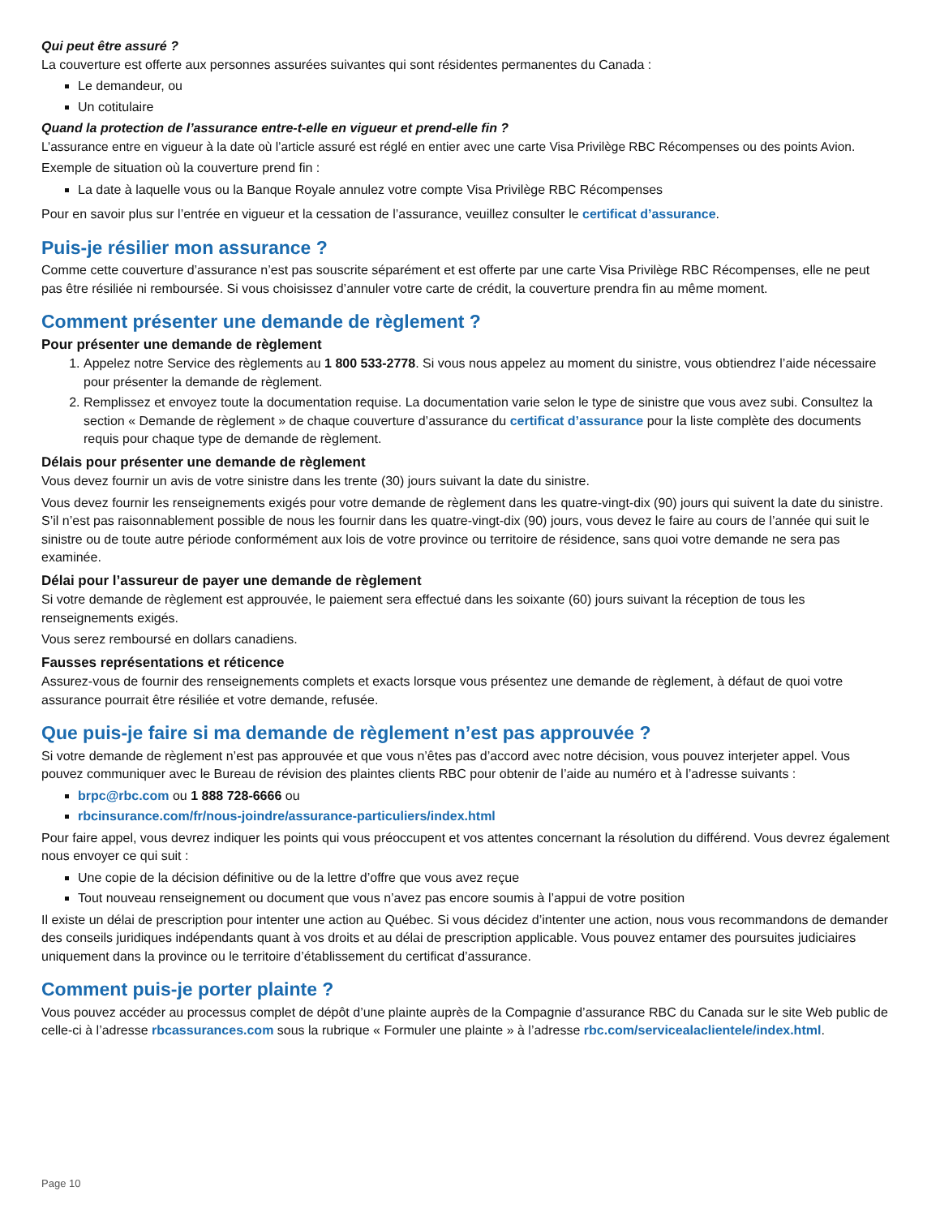Qui peut être assuré ?
La couverture est offerte aux personnes assurées suivantes qui sont résidentes permanentes du Canada :
Le demandeur, ou
Un cotitulaire
Quand la protection de l’assurance entre-t-elle en vigueur et prend-elle fin ?
L’assurance entre en vigueur à la date où l’article assuré est réglé en entier avec une carte Visa Privilège RBC Récompenses ou des points Avion.
Exemple de situation où la couverture prend fin :
La date à laquelle vous ou la Banque Royale annulez votre compte Visa Privilège RBC Récompenses
Pour en savoir plus sur l’entrée en vigueur et la cessation de l’assurance, veuillez consulter le certificat d’assurance.
Puis-je résilier mon assurance ?
Comme cette couverture d’assurance n’est pas souscrite séparément et est offerte par une carte Visa Privilège RBC Récompenses, elle ne peut pas être résiliée ni remboursée. Si vous choisissez d’annuler votre carte de crédit, la couverture prendra fin au même moment.
Comment présenter une demande de règlement ?
Pour présenter une demande de règlement
1. Appelez notre Service des règlements au 1 800 533-2778. Si vous nous appelez au moment du sinistre, vous obtiendrez l’aide nécessaire pour présenter la demande de règlement.
2. Remplissez et envoyez toute la documentation requise. La documentation varie selon le type de sinistre que vous avez subi. Consultez la section « Demande de règlement » de chaque couverture d’assurance du certificat d’assurance pour la liste complète des documents requis pour chaque type de demande de règlement.
Délais pour présenter une demande de règlement
Vous devez fournir un avis de votre sinistre dans les trente (30) jours suivant la date du sinistre.
Vous devez fournir les renseignements exigés pour votre demande de règlement dans les quatre-vingt-dix (90) jours qui suivent la date du sinistre. S’il n’est pas raisonnablement possible de nous les fournir dans les quatre-vingt-dix (90) jours, vous devez le faire au cours de l’année qui suit le sinistre ou de toute autre période conformément aux lois de votre province ou territoire de résidence, sans quoi votre demande ne sera pas examinée.
Délai pour l’assureur de payer une demande de règlement
Si votre demande de règlement est approuvée, le paiement sera effectué dans les soixante (60) jours suivant la réception de tous les renseignements exigés.
Vous serez remboursé en dollars canadiens.
Fausses représentations et réticence
Assurez-vous de fournir des renseignements complets et exacts lorsque vous présentez une demande de règlement, à défaut de quoi votre assurance pourrait être résiliée et votre demande, refusée.
Que puis-je faire si ma demande de règlement n’est pas approuvée ?
Si votre demande de règlement n’est pas approuvée et que vous n’êtes pas d’accord avec notre décision, vous pouvez interjeter appel. Vous pouvez communiquer avec le Bureau de révision des plaintes clients RBC pour obtenir de l’aide au numéro et à l’adresse suivants :
brpc@rbc.com ou 1 888 728-6666 ou
rbcinsurance.com/fr/nous-joindre/assurance-particuliers/index.html
Pour faire appel, vous devrez indiquer les points qui vous préoccupent et vos attentes concernant la résolution du différend. Vous devrez également nous envoyer ce qui suit :
Une copie de la décision définitive ou de la lettre d’offre que vous avez reçue
Tout nouveau renseignement ou document que vous n’avez pas encore soumis à l’appui de votre position
Il existe un délai de prescription pour intenter une action au Québec. Si vous décidez d’intenter une action, nous vous recommandons de demander des conseils juridiques indépendants quant à vos droits et au délai de prescription applicable. Vous pouvez entamer des poursuites judiciaires uniquement dans la province ou le territoire d’établissement du certificat d’assurance.
Comment puis-je porter plainte ?
Vous pouvez accéder au processus complet de dépôt d’une plainte auprès de la Compagnie d’assurance RBC du Canada sur le site Web public de celle-ci à l’adresse rbcassurances.com sous la rubrique « Formuler une plainte » à l’adresse rbc.com/servicealaclientele/index.html.
Page 10